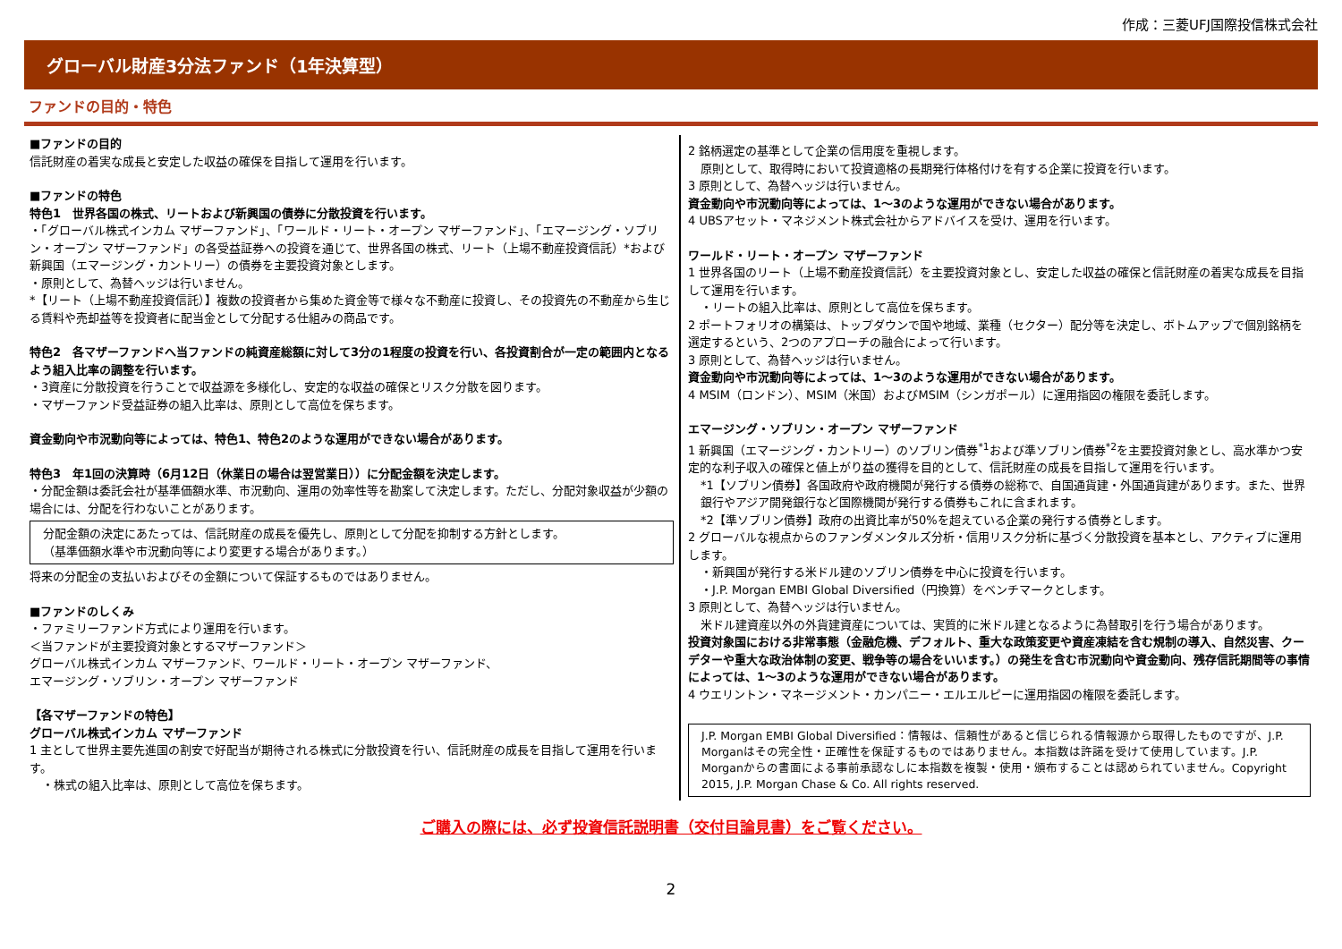作成：三菱UFJ国際投信株式会社
グローバル財産3分法ファンド（1年決算型）
ファンドの目的・特色
■ファンドの目的
信託財産の着実な成長と安定した収益の確保を目指して運用を行います。
■ファンドの特色
特色1　世界各国の株式、リートおよび新興国の債券に分散投資を行います。
・「グローバル株式インカム マザーファンド」、「ワールド・リート・オープン マザーファンド」、「エマージング・ソブリン・オープン マザーファンド」の各受益証券への投資を通じて、世界各国の株式、リート（上場不動産投資信託）*および新興国（エマージング・カントリー）の債券を主要投資対象とします。
・原則として、為替ヘッジは行いません。
*【リート（上場不動産投資信託）】複数の投資者から集めた資金等で様々な不動産に投資し、その投資先の不動産から生じる賃料や売却益等を投資者に配当金として分配する仕組みの商品です。
特色2　各マザーファンドへ当ファンドの純資産総額に対して3分の1程度の投資を行い、各投資割合が一定の範囲内となるよう組入比率の調整を行います。
・3資産に分散投資を行うことで収益源を多様化し、安定的な収益の確保とリスク分散を図ります。
・マザーファンド受益証券の組入比率は、原則として高位を保ちます。
資金動向や市況動向等によっては、特色1、特色2のような運用ができない場合があります。
特色3　年1回の決算時（6月12日（休業日の場合は翌営業日））に分配金額を決定します。
・分配金額は委託会社が基準価額水準、市況動向、運用の効率性等を勘案して決定します。ただし、分配対象収益が少額の場合には、分配を行わないことがあります。
分配金額の決定にあたっては、信託財産の成長を優先し、原則として分配を抑制する方針とします。
（基準価額水準や市況動向等により変更する場合があります。）
将来の分配金の支払いおよびその金額について保証するものではありません。
■ファンドのしくみ
・ファミリーファンド方式により運用を行います。
＜当ファンドが主要投資対象とするマザーファンド＞
グローバル株式インカム マザーファンド、ワールド・リート・オープン マザーファンド、
エマージング・ソブリン・オープン マザーファンド
【各マザーファンドの特色】
グローバル株式インカム マザーファンド
1 主として世界主要先進国の割安で好配当が期待される株式に分散投資を行い、信託財産の成長を目指して運用を行います。
・株式の組入比率は、原則として高位を保ちます。
2 銘柄選定の基準として企業の信用度を重視します。
原則として、取得時において投資適格の長期発行体格付けを有する企業に投資を行います。
3 原則として、為替ヘッジは行いません。
資金動向や市況動向等によっては、1～3のような運用ができない場合があります。
4 UBSアセット・マネジメント株式会社からアドバイスを受け、運用を行います。
ワールド・リート・オープン マザーファンド
1 世界各国のリート（上場不動産投資信託）を主要投資対象とし、安定した収益の確保と信託財産の着実な成長を目指して運用を行います。
・リートの組入比率は、原則として高位を保ちます。
2 ポートフォリオの構築は、トップダウンで国や地域、業種（セクター）配分等を決定し、ボトムアップで個別銘柄を選定するという、2つのアプローチの融合によって行います。
3 原則として、為替ヘッジは行いません。
資金動向や市況動向等によっては、1～3のような運用ができない場合があります。
4 MSIM（ロンドン）、MSIM（米国）およびMSIM（シンガポール）に運用指図の権限を委託します。
エマージング・ソブリン・オープン マザーファンド
1 新興国（エマージング・カントリー）のソブリン債券<sup>*1</sup>および準ソブリン債券<sup>*2</sup>を主要投資対象とし、高水準かつ安定的な利子収入の確保と値上がり益の獲得を目的として、信託財産の成長を目指して運用を行います。
*1【ソブリン債券】各国政府や政府機関が発行する債券の総称で、自国通貨建・外国通貨建があります。また、世界銀行やアジア開発銀行など国際機関が発行する債券もこれに含まれます。
*2【準ソブリン債券】政府の出資比率が50%を超えている企業の発行する債券とします。
2 グローバルな視点からのファンダメンタルズ分析・信用リスク分析に基づく分散投資を基本とし、アクティブに運用します。
・新興国が発行する米ドル建のソブリン債券を中心に投資を行います。
・J.P. Morgan EMBI Global Diversified（円換算）をベンチマークとします。
3 原則として、為替ヘッジは行いません。
米ドル建資産以外の外貨建資産については、実質的に米ドル建となるように為替取引を行う場合があります。
投資対象国における非常事態（金融危機、デフォルト、重大な政策変更や資産凍結を含む規制の導入、自然災害、クーデターや重大な政治体制の変更、戦争等の場合をいいます。）の発生を含む市況動向や資金動向、残存信託期間等の事情によっては、1～3のような運用ができない場合があります。
4 ウエリントン・マネージメント・カンパニー・エルエルピーに運用指図の権限を委託します。
J.P. Morgan EMBI Global Diversified：情報は、信頼性があると信じられる情報源から取得したものですが、J.P. Morganはその完全性・正確性を保証するものではありません。本指数は許諾を受けて使用しています。J.P. Morganからの書面による事前承認なしに本指数を複製・使用・頒布することは認められていません。Copyright 2015, J.P. Morgan Chase & Co. All rights reserved.
ご購入の際には、必ず投資信託説明書（交付目論見書）をご覧ください。
2